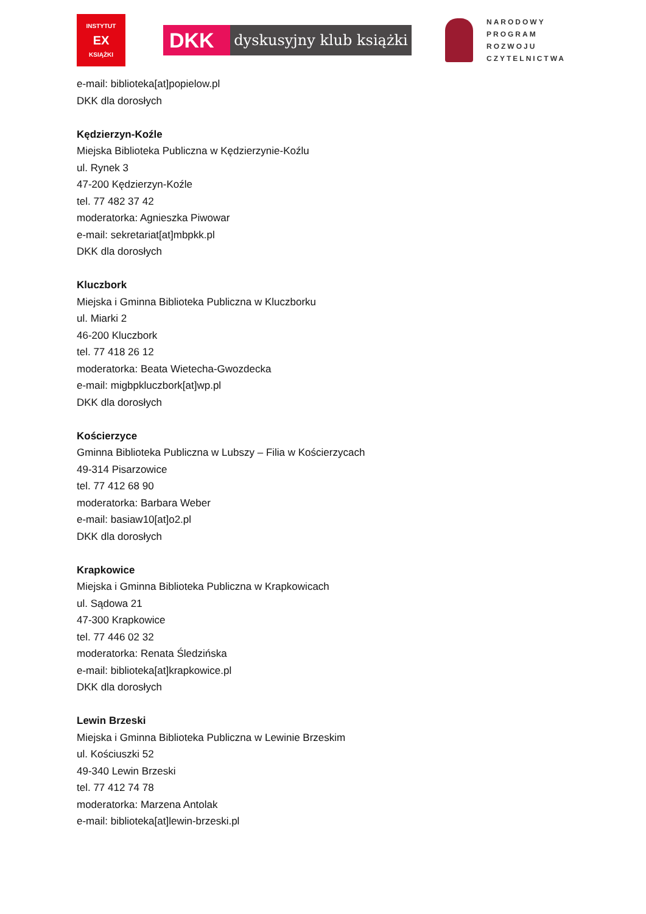INSTYTUT
EX
KSIĄŻKI
DKK
dyskusyjny klub książki
NARODOWY
PROGRAM
ROZWOJU
CZYTELNICTWA
e-mail: biblioteka[at]popielow.pl
DKK dla dorosłych
Kędzierzyn-Koźle
Miejska Biblioteka Publiczna w Kędzierzynie-Koźlu
ul. Rynek 3
47-200 Kędzierzyn-Koźle
tel. 77 482 37 42
moderatorka: Agnieszka Piwowar
e-mail: sekretariat[at]mbpkk.pl
DKK dla dorosłych
Kluczbork
Miejska i Gminna Biblioteka Publiczna w Kluczborku
ul. Miarki 2
46-200 Kluczbork
tel. 77 418 26 12
moderatorka: Beata Wietecha-Gwozdecka
e-mail: migbpkluczbork[at]wp.pl
DKK dla dorosłych
Kościerzyce
Gminna Biblioteka Publiczna w Lubszy – Filia w Kościerzycach
49-314 Pisarzowice
tel. 77 412 68 90
moderatorka: Barbara Weber
e-mail: basiaw10[at]o2.pl
DKK dla dorosłych
Krapkowice
Miejska i Gminna Biblioteka Publiczna w Krapkowicach
ul. Sądowa 21
47-300 Krapkowice
tel. 77 446 02 32
moderatorka: Renata Śledzińska
e-mail: biblioteka[at]krapkowice.pl
DKK dla dorosłych
Lewin Brzeski
Miejska i Gminna Biblioteka Publiczna w Lewinie Brzeskim
ul. Kościuszki 52
49-340 Lewin Brzeski
tel. 77 412 74 78
moderatorka: Marzena Antolak
e-mail: biblioteka[at]lewin-brzeski.pl